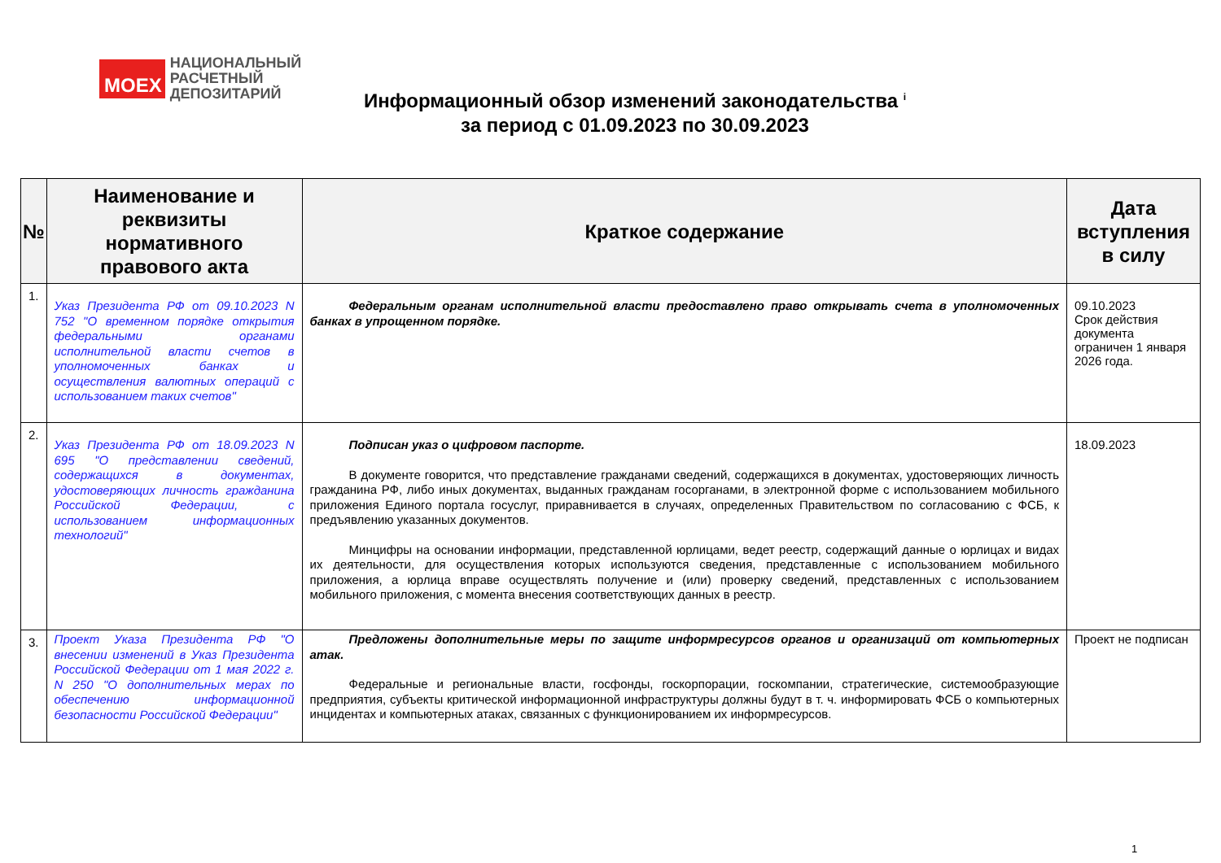MOEX
НАЦИОНАЛЬНЫЙ
РАСЧЕТНЫЙ
ДЕПОЗИТАРИЙ
Информационный обзор изменений законодательства <sup>i</sup>
за период с 01.09.2023 по 30.09.2023
| № | Наименование и реквизиты нормативного правового акта | Краткое содержание | Дата вступления в силу |
| --- | --- | --- | --- |
| 1. | Указ Президента РФ от 09.10.2023 N 752 "О временном порядке открытия федеральными органами исполнительной власти счетов в уполномоченных банках и осуществления валютных операций с использованием таких счетов" | Федеральным органам исполнительной власти предоставлено право открывать счета в уполномоченных банках в упрощенном порядке. | 09.10.2023 Срок действия документа ограничен 1 января 2026 года. |
| 2. | Указ Президента РФ от 18.09.2023 N 695 "О представлении сведений, содержащихся в документах, удостоверяющих личность гражданина Российской Федерации, с использованием информационных технологий" | Подписан указ о цифровом паспорте. В документе говорится, что представление гражданами сведений, содержащихся в документах, удостоверяющих личность гражданина РФ, либо иных документах, выданных гражданам госорганами, в электронной форме с использованием мобильного приложения Единого портала госуслуг, приравнивается в случаях, определенных Правительством по согласованию с ФСБ, к предъявлению указанных документов. Минцифры на основании информации, представленной юрлицами, ведет реестр, содержащий данные о юрлицах и видах их деятельности, для осуществления которых используются сведения, представленные с использованием мобильного приложения, а юрлица вправе осуществлять получение и (или) проверку сведений, представленных с использованием мобильного приложения, с момента внесения соответствующих данных в реестр. | 18.09.2023 |
| 3. | Проект Указа Президента РФ "О внесении изменений в Указ Президента Российской Федерации от 1 мая 2022 г. N 250 "О дополнительных мерах по обеспечению информационной безопасности Российской Федерации" | Предложены дополнительные меры по защите информресурсов органов и организаций от компьютерных атак. Федеральные и региональные власти, госфонды, госкорпорации, госкомпании, стратегические, системообразующие предприятия, субъекты критической информационной инфраструктуры должны будут в т. ч. информировать ФСБ о компьютерных инцидентах и компьютерных атаках, связанных с функционированием их информресурсов. | Проект не подписан |
1